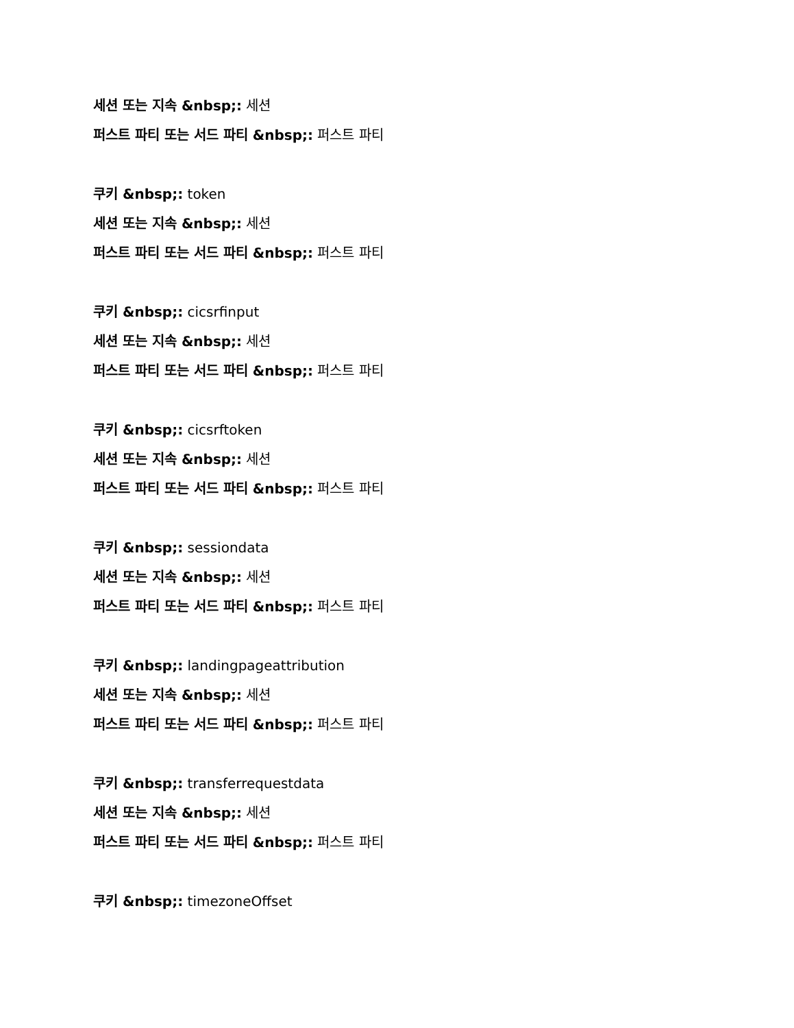세션 또는 지속 &nbsp;: 세션
퍼스트 파티 또는 서드 파티 &nbsp;: 퍼스트 파티
쿠키 &nbsp;: token
세션 또는 지속 &nbsp;: 세션
퍼스트 파티 또는 서드 파티 &nbsp;: 퍼스트 파티
쿠키 &nbsp;: cicsrfinput
세션 또는 지속 &nbsp;: 세션
퍼스트 파티 또는 서드 파티 &nbsp;: 퍼스트 파티
쿠키 &nbsp;: cicsrftoken
세션 또는 지속 &nbsp;: 세션
퍼스트 파티 또는 서드 파티 &nbsp;: 퍼스트 파티
쿠키 &nbsp;: sessiondata
세션 또는 지속 &nbsp;: 세션
퍼스트 파티 또는 서드 파티 &nbsp;: 퍼스트 파티
쿠키 &nbsp;: landingpageattribution
세션 또는 지속 &nbsp;: 세션
퍼스트 파티 또는 서드 파티 &nbsp;: 퍼스트 파티
쿠키 &nbsp;: transferrequestdata
세션 또는 지속 &nbsp;: 세션
퍼스트 파티 또는 서드 파티 &nbsp;: 퍼스트 파티
쿠키 &nbsp;: timezoneOffset